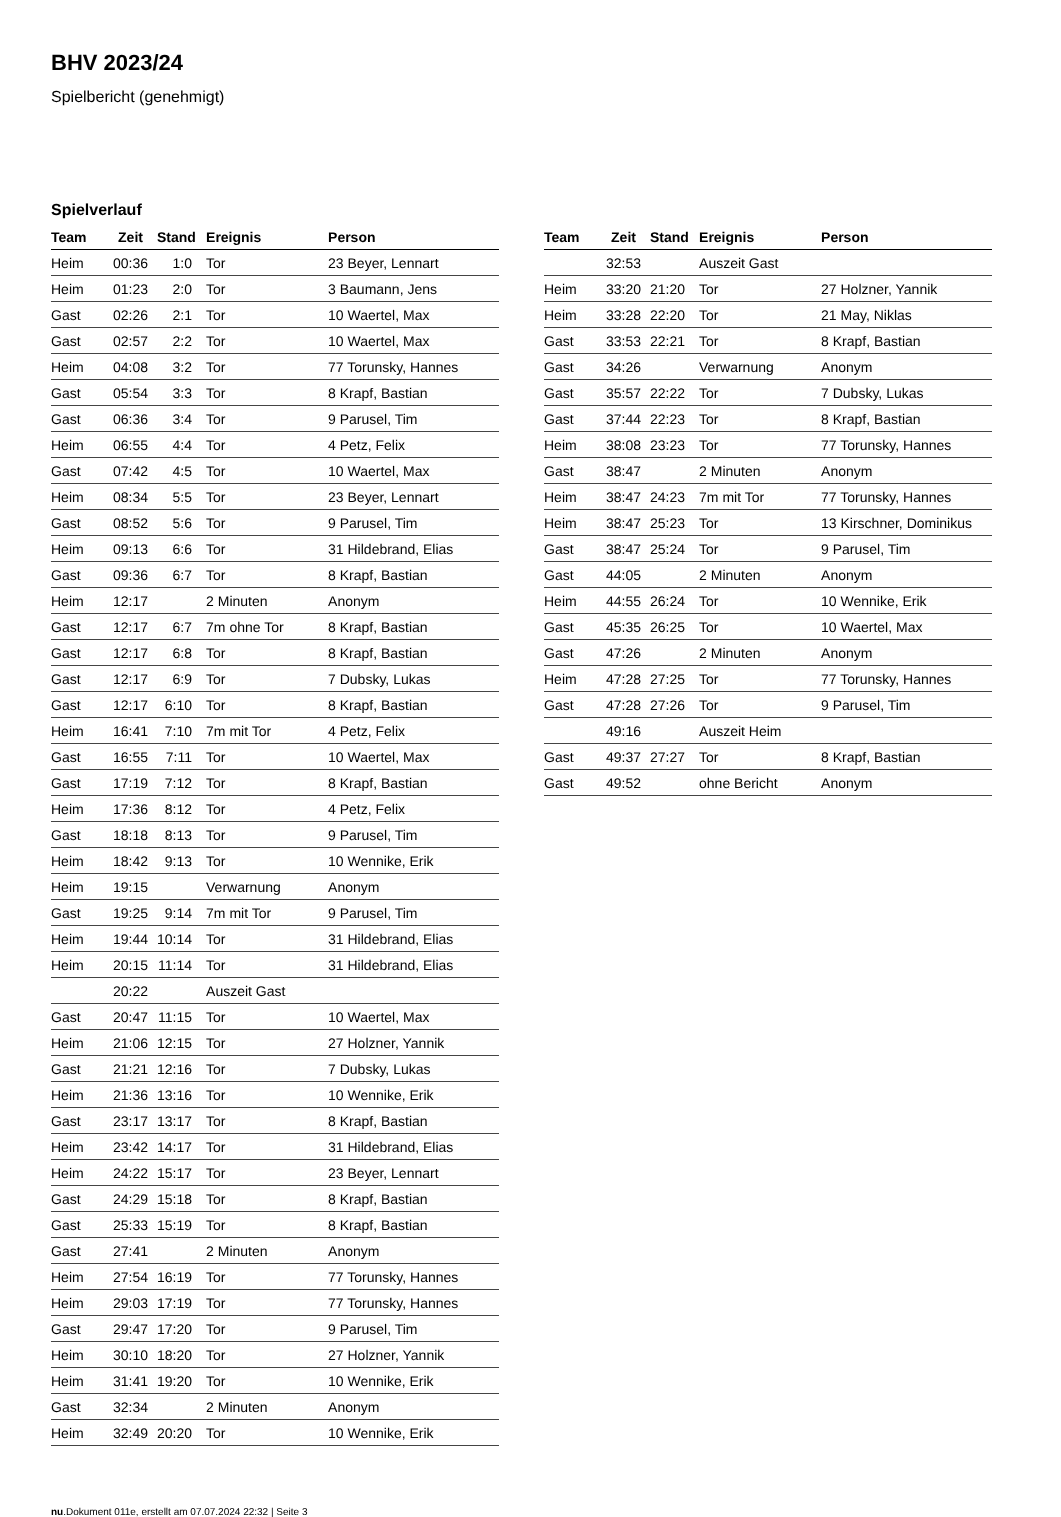BHV 2023/24
Spielbericht (genehmigt)
Spielverlauf
| Team | Zeit | Stand | Ereignis | Person |
| --- | --- | --- | --- | --- |
| Heim | 00:36 | 1:0 | Tor | 23 Beyer, Lennart |
| Heim | 01:23 | 2:0 | Tor | 3 Baumann, Jens |
| Gast | 02:26 | 2:1 | Tor | 10 Waertel, Max |
| Gast | 02:57 | 2:2 | Tor | 10 Waertel, Max |
| Heim | 04:08 | 3:2 | Tor | 77 Torunsky, Hannes |
| Gast | 05:54 | 3:3 | Tor | 8 Krapf, Bastian |
| Gast | 06:36 | 3:4 | Tor | 9 Parusel, Tim |
| Heim | 06:55 | 4:4 | Tor | 4 Petz, Felix |
| Gast | 07:42 | 4:5 | Tor | 10 Waertel, Max |
| Heim | 08:34 | 5:5 | Tor | 23 Beyer, Lennart |
| Gast | 08:52 | 5:6 | Tor | 9 Parusel, Tim |
| Heim | 09:13 | 6:6 | Tor | 31 Hildebrand, Elias |
| Gast | 09:36 | 6:7 | Tor | 8 Krapf, Bastian |
| Heim | 12:17 | | 2 Minuten | Anonym |
| Gast | 12:17 | 6:7 | 7m ohne Tor | 8 Krapf, Bastian |
| Gast | 12:17 | 6:8 | Tor | 8 Krapf, Bastian |
| Gast | 12:17 | 6:9 | Tor | 7 Dubsky, Lukas |
| Gast | 12:17 | 6:10 | Tor | 8 Krapf, Bastian |
| Heim | 16:41 | 7:10 | 7m mit Tor | 4 Petz, Felix |
| Gast | 16:55 | 7:11 | Tor | 10 Waertel, Max |
| Gast | 17:19 | 7:12 | Tor | 8 Krapf, Bastian |
| Heim | 17:36 | 8:12 | Tor | 4 Petz, Felix |
| Gast | 18:18 | 8:13 | Tor | 9 Parusel, Tim |
| Heim | 18:42 | 9:13 | Tor | 10 Wennike, Erik |
| Heim | 19:15 | | Verwarnung | Anonym |
| Gast | 19:25 | 9:14 | 7m mit Tor | 9 Parusel, Tim |
| Heim | 19:44 | 10:14 | Tor | 31 Hildebrand, Elias |
| Heim | 20:15 | 11:14 | Tor | 31 Hildebrand, Elias |
| | 20:22 | | Auszeit Gast | |
| Gast | 20:47 | 11:15 | Tor | 10 Waertel, Max |
| Heim | 21:06 | 12:15 | Tor | 27 Holzner, Yannik |
| Gast | 21:21 | 12:16 | Tor | 7 Dubsky, Lukas |
| Heim | 21:36 | 13:16 | Tor | 10 Wennike, Erik |
| Gast | 23:17 | 13:17 | Tor | 8 Krapf, Bastian |
| Heim | 23:42 | 14:17 | Tor | 31 Hildebrand, Elias |
| Heim | 24:22 | 15:17 | Tor | 23 Beyer, Lennart |
| Gast | 24:29 | 15:18 | Tor | 8 Krapf, Bastian |
| Gast | 25:33 | 15:19 | Tor | 8 Krapf, Bastian |
| Gast | 27:41 | | 2 Minuten | Anonym |
| Heim | 27:54 | 16:19 | Tor | 77 Torunsky, Hannes |
| Heim | 29:03 | 17:19 | Tor | 77 Torunsky, Hannes |
| Gast | 29:47 | 17:20 | Tor | 9 Parusel, Tim |
| Heim | 30:10 | 18:20 | Tor | 27 Holzner, Yannik |
| Heim | 31:41 | 19:20 | Tor | 10 Wennike, Erik |
| Gast | 32:34 | | 2 Minuten | Anonym |
| Heim | 32:49 | 20:20 | Tor | 10 Wennike, Erik |
| Team | Zeit | Stand | Ereignis | Person |
| --- | --- | --- | --- | --- |
| | 32:53 | | Auszeit Gast | |
| Heim | 33:20 | 21:20 | Tor | 27 Holzner, Yannik |
| Heim | 33:28 | 22:20 | Tor | 21 May, Niklas |
| Gast | 33:53 | 22:21 | Tor | 8 Krapf, Bastian |
| Gast | 34:26 | | Verwarnung | Anonym |
| Gast | 35:57 | 22:22 | Tor | 7 Dubsky, Lukas |
| Gast | 37:44 | 22:23 | Tor | 8 Krapf, Bastian |
| Heim | 38:08 | 23:23 | Tor | 77 Torunsky, Hannes |
| Gast | 38:47 | | 2 Minuten | Anonym |
| Heim | 38:47 | 24:23 | 7m mit Tor | 77 Torunsky, Hannes |
| Heim | 38:47 | 25:23 | Tor | 13 Kirschner, Dominikus |
| Gast | 38:47 | 25:24 | Tor | 9 Parusel, Tim |
| Gast | 44:05 | | 2 Minuten | Anonym |
| Heim | 44:55 | 26:24 | Tor | 10 Wennike, Erik |
| Gast | 45:35 | 26:25 | Tor | 10 Waertel, Max |
| Gast | 47:26 | | 2 Minuten | Anonym |
| Heim | 47:28 | 27:25 | Tor | 77 Torunsky, Hannes |
| Gast | 47:28 | 27:26 | Tor | 9 Parusel, Tim |
| | 49:16 | | Auszeit Heim | |
| Gast | 49:37 | 27:27 | Tor | 8 Krapf, Bastian |
| Gast | 49:52 | | ohne Bericht | Anonym |
nu.Dokument 011e, erstellt am 07.07.2024 22:32 | Seite 3